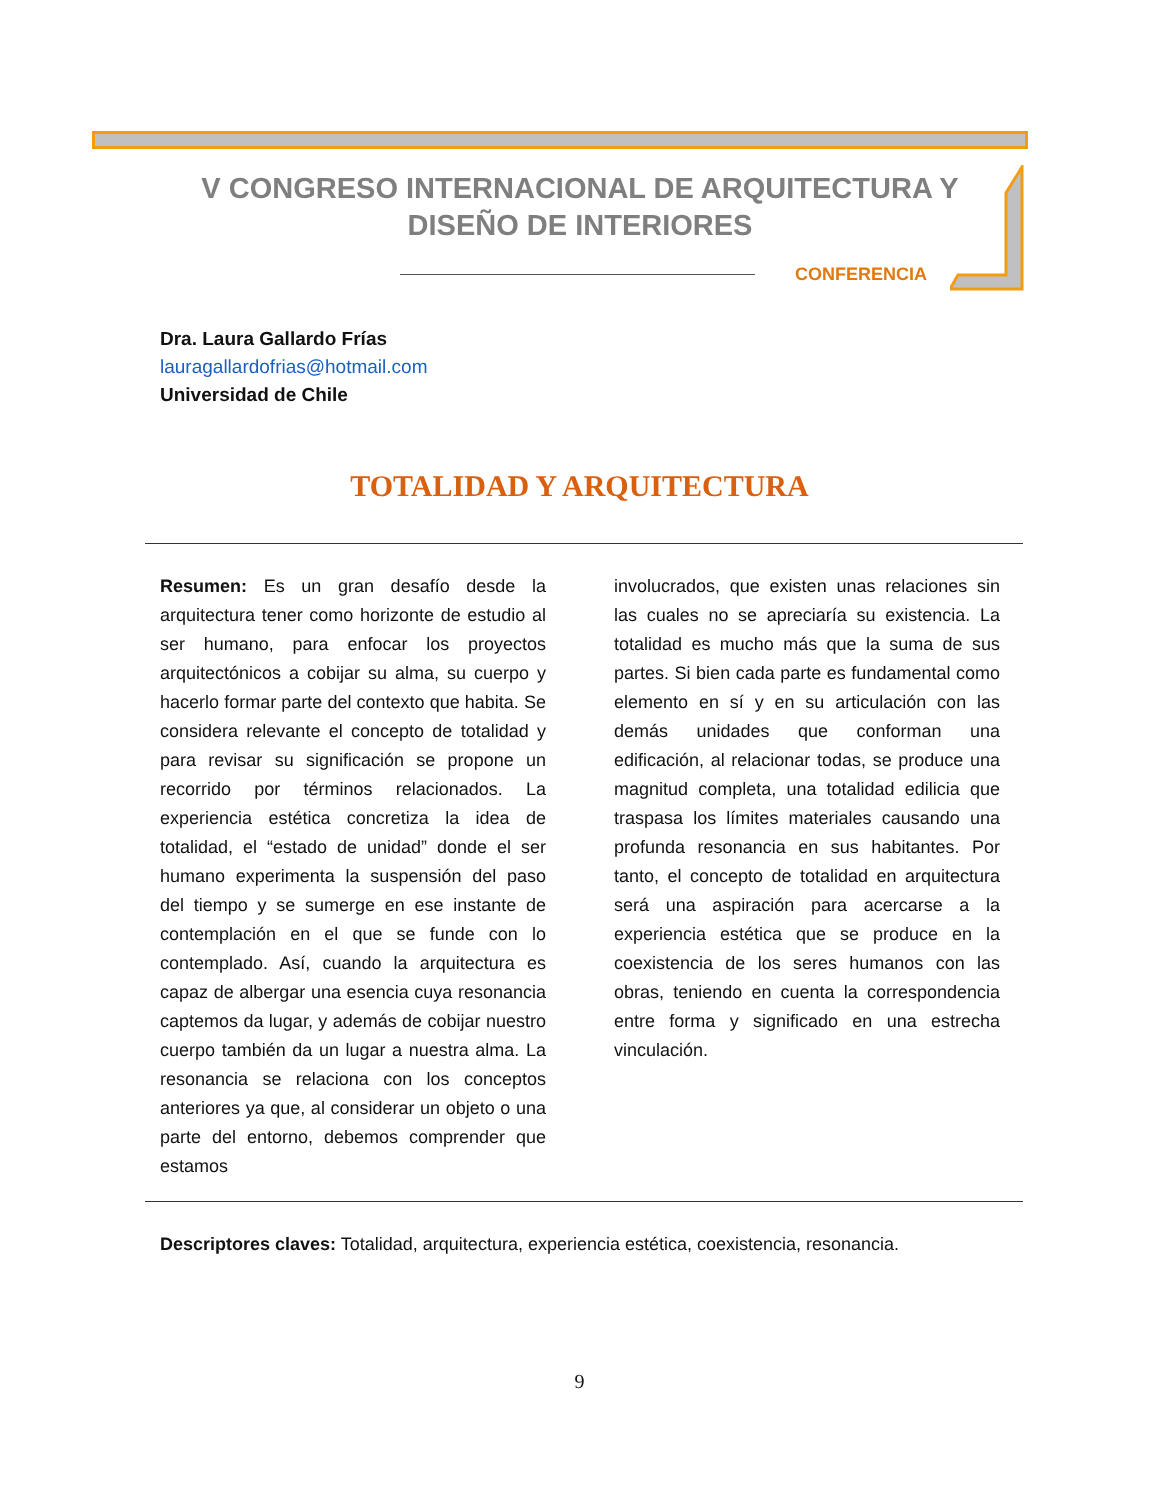V CONGRESO INTERNACIONAL DE ARQUITECTURA Y
DISEÑO DE INTERIORES
CONFERENCIA
Dra. Laura Gallardo Frías
lauragallardofrias@hotmail.com
Universidad de Chile
TOTALIDAD Y ARQUITECTURA
Resumen: Es un gran desafío desde la arquitectura tener como horizonte de estudio al ser humano, para enfocar los proyectos arquitectónicos a cobijar su alma, su cuerpo y hacerlo formar parte del contexto que habita. Se considera relevante el concepto de totalidad y para revisar su significación se propone un recorrido por términos relacionados. La experiencia estética concretiza la idea de totalidad, el “estado de unidad” donde el ser humano experimenta la suspensión del paso del tiempo y se sumerge en ese instante de contemplación en el que se funde con lo contemplado. Así, cuando la arquitectura es capaz de albergar una esencia cuya resonancia captemos da lugar, y además de cobijar nuestro cuerpo también da un lugar a nuestra alma. La resonancia se relaciona con los conceptos anteriores ya que, al considerar un objeto o una parte del entorno, debemos comprender que estamos
involucrados, que existen unas relaciones sin las cuales no se apreciaría su existencia. La totalidad es mucho más que la suma de sus partes. Si bien cada parte es fundamental como elemento en sí y en su articulación con las demás unidades que conforman una edificación, al relacionar todas, se produce una magnitud completa, una totalidad edilicia que traspasa los límites materiales causando una profunda resonancia en sus habitantes. Por tanto, el concepto de totalidad en arquitectura será una aspiración para acercarse a la experiencia estética que se produce en la coexistencia de los seres humanos con las obras, teniendo en cuenta la correspondencia entre forma y significado en una estrecha vinculación.
Descriptores claves: Totalidad, arquitectura, experiencia estética, coexistencia, resonancia.
9